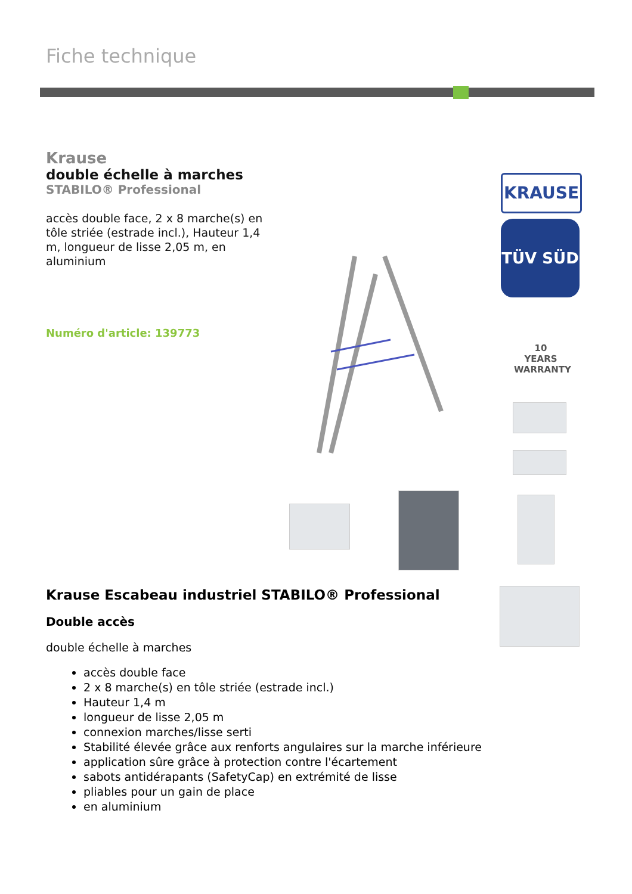Fiche technique
Krause
double échelle à marches
STABILO® Professional
accès double face, 2 x 8 marche(s) en tôle striée (estrade incl.), Hauteur 1,4 m, longueur de lisse 2,05 m, en aluminium
Numéro d'article: 139773
KRAUSE
TÜV SÜD
10
YEARS
WARRANTY
Krause Escabeau industriel STABILO® Professional
Double accès
double échelle à marches
accès double face
2 x 8 marche(s) en tôle striée (estrade incl.)
Hauteur 1,4 m
longueur de lisse 2,05 m
connexion marches/lisse serti
Stabilité élevée grâce aux renforts angulaires sur la marche inférieure
application sûre grâce à protection contre l'écartement
sabots antidérapants (SafetyCap) en extrémité de lisse
pliables pour un gain de place
en aluminium